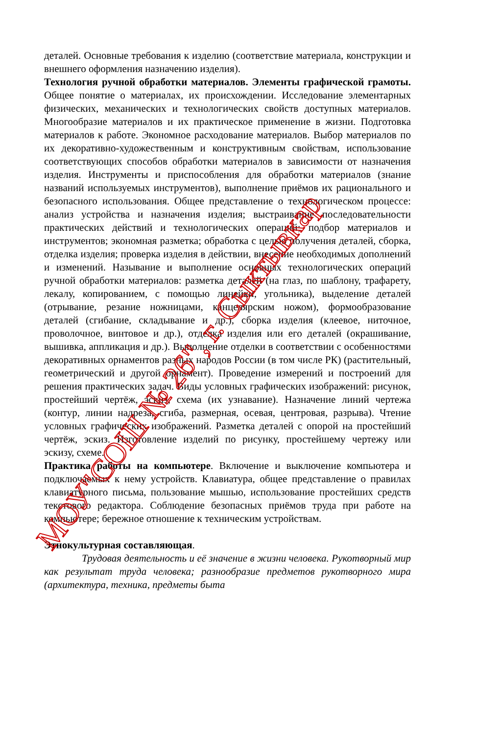деталей. Основные требования к изделию (соответствие материала, конструкции и внешнего оформления назначению изделия).
Технология ручной обработки материалов. Элементы графической грамоты. Общее понятие о материалах, их происхождении. Исследование элементарных физических, механических и технологических свойств доступных материалов. Многообразие материалов и их практическое применение в жизни. Подготовка материалов к работе. Экономное расходование материалов. Выбор материалов по их декоративно-художественным и конструктивным свойствам, использование соответствующих способов обработки материалов в зависимости от назначения изделия. Инструменты и приспособления для обработки материалов (знание названий используемых инструментов), выполнение приёмов их рационального и безопасного использования. Общее представление о технологическом процессе: анализ устройства и назначения изделия; выстраивание последовательности практических действий и технологических операций; подбор материалов и инструментов; экономная разметка; обработка с целью получения деталей, сборка, отделка изделия; проверка изделия в действии, внесение необходимых дополнений и изменений. Называние и выполнение основных технологических операций ручной обработки материалов: разметка деталей (на глаз, по шаблону, трафарету, лекалу, копированием, с помощью линейки, угольника), выделение деталей (отрывание, резание ножницами, канцелярским ножом), формообразование деталей (сгибание, складывание и др.), сборка изделия (клеевое, ниточное, проволочное, винтовое и др.), отделка изделия или его деталей (окрашивание, вышивка, аппликация и др.). Выполнение отделки в соответствии с особенностями декоративных орнаментов разных народов России (в том числе РК) (растительный, геометрический и другой орнамент). Проведение измерений и построений для решения практических задач. Виды условных графических изображений: рисунок, простейший чертёж, эскиз, схема (их узнавание). Назначение линий чертежа (контур, линии надреза, сгиба, размерная, осевая, центровая, разрыва). Чтение условных графических изображений. Разметка деталей с опорой на простейший чертёж, эскиз. Изготовление изделий по рисунку, простейшему чертежу или эскизу, схеме.
Практика работы на компьютере. Включение и выключение компьютера и подключаемых к нему устройств. Клавиатура, общее представление о правилах клавиатурного письма, пользование мышью, использование простейших средств текстового редактора. Соблюдение безопасных приёмов труда при работе на компьютере; бережное отношение к техническим устройствам.
Этнокультурная составляющая.
Трудовая деятельность и её значение в жизни человека. Рукотворный мир как результат труда человека; разнообразие предметов рукотворного мира (архитектура, техника, предметы быта
МОУ"СОШ № 26", г. Сыктывкар